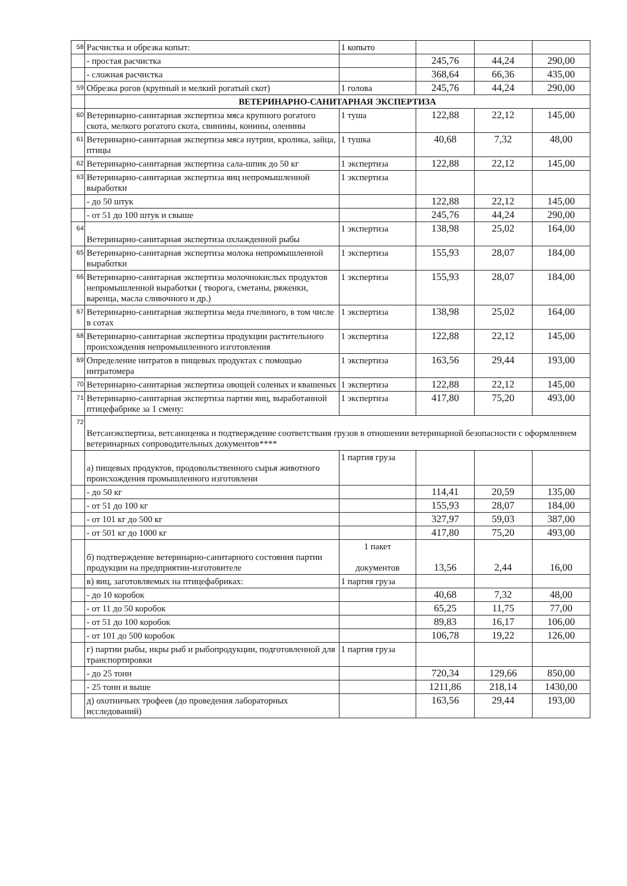| 58 | Расчистка и обрезка копыт: | 1 копыто | | | |
| | - простая расчистка | | 245,76 | 44,24 | 290,00 |
| | - сложная расчистка | | 368,64 | 66,36 | 435,00 |
| 59 | Обрезка рогов (крупный и мелкий рогатый скот) | 1 голова | 245,76 | 44,24 | 290,00 |
| | ВЕТЕРИНАРНО-САНИТАРНАЯ ЭКСПЕРТИЗА | | | | |
| 60 | Ветеринарно-санитарная экспертиза мяса крупного рогатого скота, мелкого рогатого скота, свинины, конины, оленины | 1 туша | 122,88 | 22,12 | 145,00 |
| 61 | Ветеринарно-санитарная экспертиза мяса нутрии, кролика, зайца, птицы | 1 тушка | 40,68 | 7,32 | 48,00 |
| 62 | Ветеринарно-санитарная экспертиза сала-шпик до 50 кг | 1 экспертиза | 122,88 | 22,12 | 145,00 |
| 63 | Ветеринарно-санитарная экспертиза яиц непромышленной выработки | 1 экспертиза | | | |
| | - до 50 штук | | 122,88 | 22,12 | 145,00 |
| | - от 51 до 100 штук и свыше | | 245,76 | 44,24 | 290,00 |
| 64 | Ветеринарно-санитарная экспертиза охлажденной рыбы | 1 экспертиза | 138,98 | 25,02 | 164,00 |
| 65 | Ветеринарно-санитарная экспертиза молока непромышленной выработки | 1 экспертиза | 155,93 | 28,07 | 184,00 |
| 66 | Ветеринарно-санитарная экспертиза молочнокислых продуктов непромышленной выработки ( творога, сметаны, ряженки, варенца, масла сливочного и др.) | 1 экспертиза | 155,93 | 28,07 | 184,00 |
| 67 | Ветеринарно-санитарная экспертиза меда пчелиного, в том числе в сотах | 1 экспертиза | 138,98 | 25,02 | 164,00 |
| 68 | Ветеринарно-санитарная экспертиза продукции растительного происхождения непромышленного изготовления | 1 экспертиза | 122,88 | 22,12 | 145,00 |
| 69 | Определение нитратов в пищевых продуктах с помощью нитратомера | 1 экспертиза | 163,56 | 29,44 | 193,00 |
| 70 | Ветеринарно-санитарная экспертиза овощей соленых и квашеных | 1 экспертиза | 122,88 | 22,12 | 145,00 |
| 71 | Ветеринарно-санитарная экспертиза партии яиц, выработанной птицефабрике за 1 смену: | 1 экспертиза | 417,80 | 75,20 | 493,00 |
| 72 | Ветсанэкспертиза, ветсаноценка и подтверждение соответстваия грузов в отношении ветеринарной безопасности с оформлением ветеринарных сопроводительных документов**** | | | | |
| | а) пищевых продуктов, продовольственного сырья животного происхождения промышленного изготовлени | 1 партия груза | | | |
| | - до 50 кг | | 114,41 | 20,59 | 135,00 |
| | - от 51 до 100 кг | | 155,93 | 28,07 | 184,00 |
| | - от 101 кг до 500 кг | | 327,97 | 59,03 | 387,00 |
| | - от 501 кг до 1000 кг | | 417,80 | 75,20 | 493,00 |
| | б) подтверждение ветеринарно-санитарного состояния партии продукции на предприятии-изготовителе | 1 пакет документов | 13,56 | 2,44 | 16,00 |
| | в) яиц, заготовляемых на птицефабриках: | 1 партия груза | | | |
| | - до 10 коробок | | 40,68 | 7,32 | 48,00 |
| | - от 11 до 50 коробок | | 65,25 | 11,75 | 77,00 |
| | - от 51 до 100 коробок | | 89,83 | 16,17 | 106,00 |
| | - от 101 до 500 коробок | | 106,78 | 19,22 | 126,00 |
| | г) партии рыбы, икры рыб и рыбопродукции, подготовленной для транспортировки | 1 партия груза | | | |
| | - до 25 тонн | | 720,34 | 129,66 | 850,00 |
| | - 25 тонн и выше | | 1211,86 | 218,14 | 1430,00 |
| | д) охотничьих трофеев (до проведения лабораторных исследований) | | 163,56 | 29,44 | 193,00 |